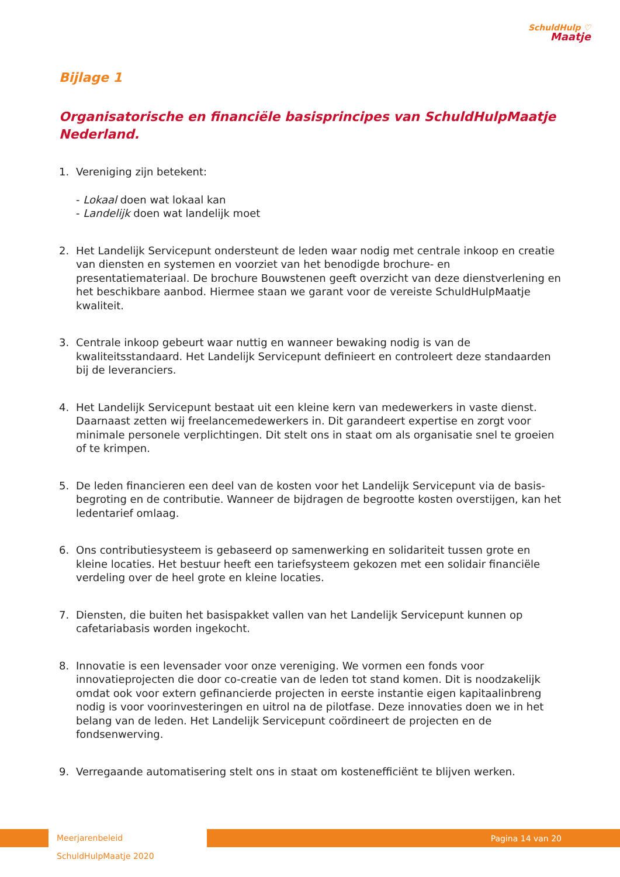SchuldHulp ♡
Maatje
Bijlage 1
Organisatorische en financiële basisprincipes van SchuldHulpMaatje Nederland.
1. Vereniging zijn betekent:
- Lokaal doen wat lokaal kan
- Landelijk doen wat landelijk moet
2. Het Landelijk Servicepunt ondersteunt de leden waar nodig met centrale inkoop en creatie van diensten en systemen en voorziet van het benodigde brochure- en presentatiemateriaal. De brochure Bouwstenen geeft overzicht van deze dienstverlening en het beschikbare aanbod. Hiermee staan we garant voor de vereiste SchuldHulpMaatje kwaliteit.
3. Centrale inkoop gebeurt waar nuttig en wanneer bewaking nodig is van de kwaliteitsstandaard. Het Landelijk Servicepunt definieert en controleert deze standaarden bij de leveranciers.
4. Het Landelijk Servicepunt bestaat uit een kleine kern van medewerkers in vaste dienst. Daarnaast zetten wij freelancemedewerkers in. Dit garandeert expertise en zorgt voor minimale personele verplichtingen. Dit stelt ons in staat om als organisatie snel te groeien of te krimpen.
5. De leden financieren een deel van de kosten voor het Landelijk Servicepunt via de basis-begroting en de contributie. Wanneer de bijdragen de begrootte kosten overstijgen, kan het ledentarief omlaag.
6. Ons contributiesysteem is gebaseerd op samenwerking en solidariteit tussen grote en kleine locaties. Het bestuur heeft een tariefsysteem gekozen met een solidair financiële verdeling over de heel grote en kleine locaties.
7. Diensten, die buiten het basispakket vallen van het Landelijk Servicepunt kunnen op cafetariabasis worden ingekocht.
8. Innovatie is een levensader voor onze vereniging. We vormen een fonds voor innovatieprojecten die door co-creatie van de leden tot stand komen. Dit is noodzakelijk omdat ook voor extern gefinancierde projecten in eerste instantie eigen kapitaalinbreng nodig is voor voorinvesteringen en uitrol na de pilotfase. Deze innovaties doen we in het belang van de leden. Het Landelijk Servicepunt coördineert de projecten en de fondsenwerving.
9. Verregaande automatisering stelt ons in staat om kostenefficiënt te blijven werken.
Meerjarenbeleid SchuldHulpMaatje 2020 Pagina 14 van 20